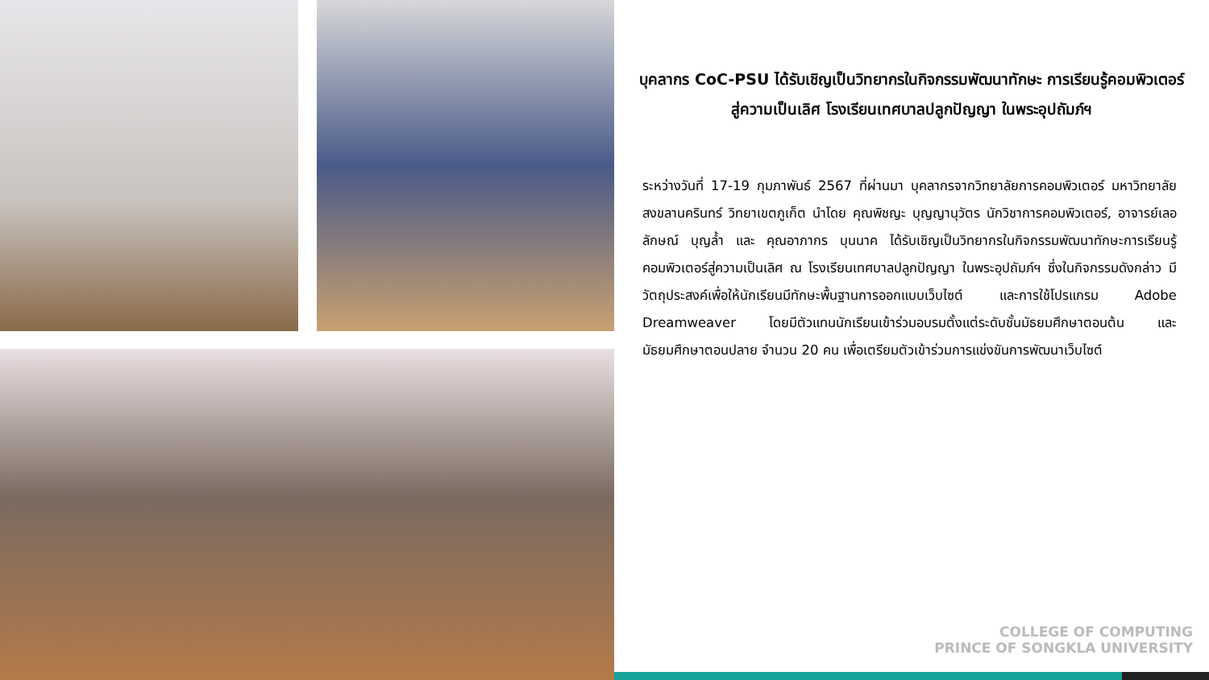บุคลากร CoC-PSU ได้รับเชิญเป็นวิทยากรในกิจกรรมพัฒนาทักษะ การเรียนรู้คอมพิวเตอร์สู่ความเป็นเลิศ โรงเรียนเทศบาลปลูกปัญญา ในพระอุปถัมภ์ฯ
ระหว่างวันที่ 17-19 กุมภาพันธ์ 2567 ที่ผ่านมา บุคลากรจากวิทยาลัยการคอมพิวเตอร์ มหาวิทยาลัยสงขลานครินทร์ วิทยาเขตภูเก็ต นำโดย คุณพิชญะ บุญญานุวัตร นักวิชาการคอมพิวเตอร์, อาจารย์เลอลักษณ์ บุญล้ำ และ คุณอาภากร บุนนาค ได้รับเชิญเป็นวิทยากรในกิจกรรมพัฒนาทักษะการเรียนรู้คอมพิวเตอร์สู่ความเป็นเลิศ ณ โรงเรียนเทศบาลปลูกปัญญา ในพระอุปถัมภ์ฯ ซึ่งในกิจกรรมดังกล่าว มีวัตถุประสงค์เพื่อให้นักเรียนมีทักษะพื้นฐานการออกแบบเว็บไซต์ และการใช้โปรแกรม Adobe Dreamweaver โดยมีตัวแทนนักเรียนเข้าร่วมอบรมตั้งแต่ระดับชั้นมัธยมศึกษาตอนต้น และมัธยมศึกษาตอนปลาย จำนวน 20 คน เพื่อเตรียมตัวเข้าร่วมการแข่งขันการพัฒนาเว็บไซต์
COLLEGE OF COMPUTING
PRINCE OF SONGKLA UNIVERSITY